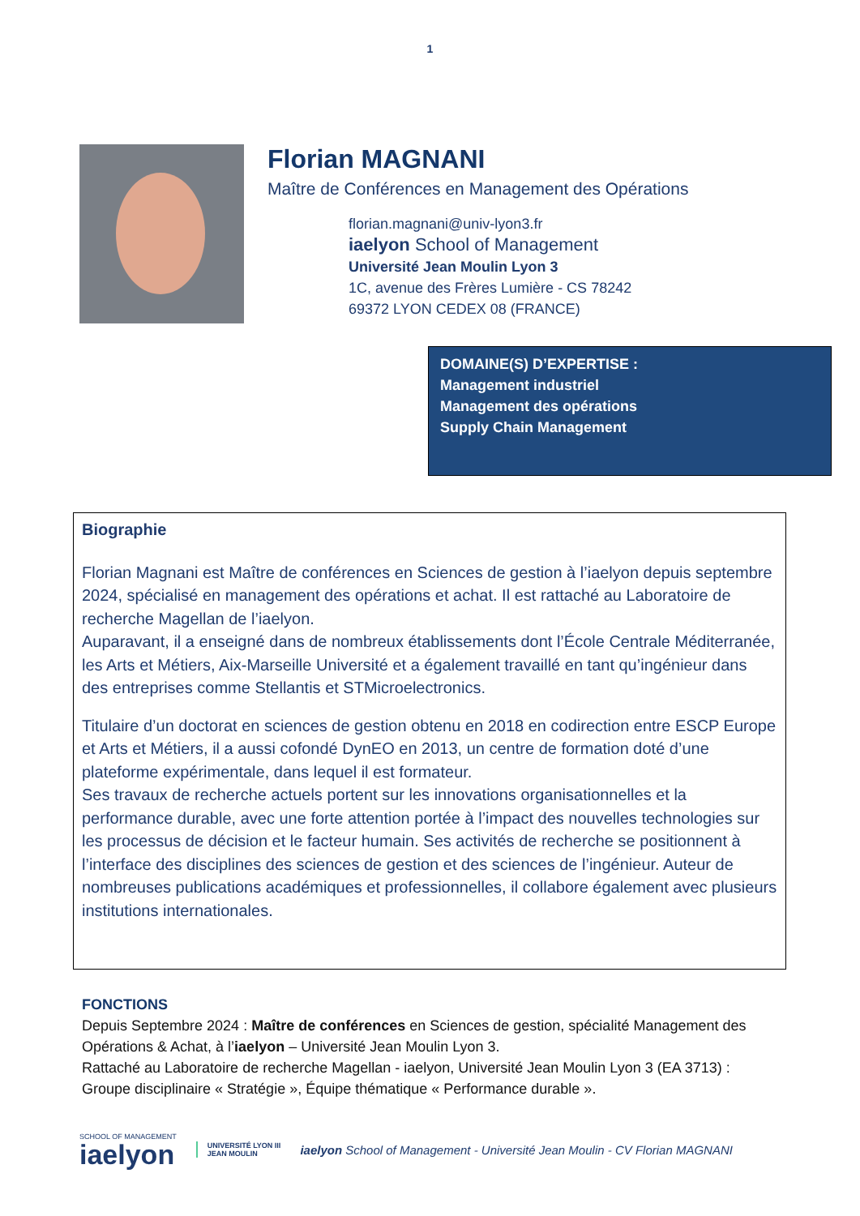1
Florian MAGNANI
Maître de Conférences en Management des Opérations
florian.magnani@univ-lyon3.fr
iaelyon School of Management
Université Jean Moulin Lyon 3
1C, avenue des Frères Lumière - CS 78242
69372 LYON CEDEX 08 (FRANCE)
DOMAINE(S) D’EXPERTISE :
Management industriel
Management des opérations
Supply Chain Management
Biographie
Florian Magnani est Maître de conférences en Sciences de gestion à l’iaelyon depuis septembre 2024, spécialisé en management des opérations et achat. Il est rattaché au Laboratoire de recherche Magellan de l’iaelyon.
Auparavant, il a enseigné dans de nombreux établissements dont l’École Centrale Méditerranée, les Arts et Métiers, Aix-Marseille Université et a également travaillé en tant qu’ingénieur dans des entreprises comme Stellantis et STMicroelectronics.
Titulaire d’un doctorat en sciences de gestion obtenu en 2018 en codirection entre ESCP Europe et Arts et Métiers, il a aussi cofondé DynEO en 2013, un centre de formation doté d’une plateforme expérimentale, dans lequel il est formateur.
Ses travaux de recherche actuels portent sur les innovations organisationnelles et la performance durable, avec une forte attention portée à l’impact des nouvelles technologies sur les processus de décision et le facteur humain. Ses activités de recherche se positionnent à l’interface des disciplines des sciences de gestion et des sciences de l’ingénieur. Auteur de nombreuses publications académiques et professionnelles, il collabore également avec plusieurs institutions internationales.
FONCTIONS
Depuis Septembre 2024 : Maître de conférences en Sciences de gestion, spécialité Management des Opérations & Achat, à l’iaelyon – Université Jean Moulin Lyon 3.
Rattaché au Laboratoire de recherche Magellan - iaelyon, Université Jean Moulin Lyon 3 (EA 3713) : Groupe disciplinaire « Stratégie », Équipe thématique « Performance durable ».
SCHOOL OF MANAGEMENT
iaelyon
UNIVERSITÉ LYON III
JEAN MOULIN
iaelyon School of Management - Université Jean Moulin - CV Florian MAGNANI